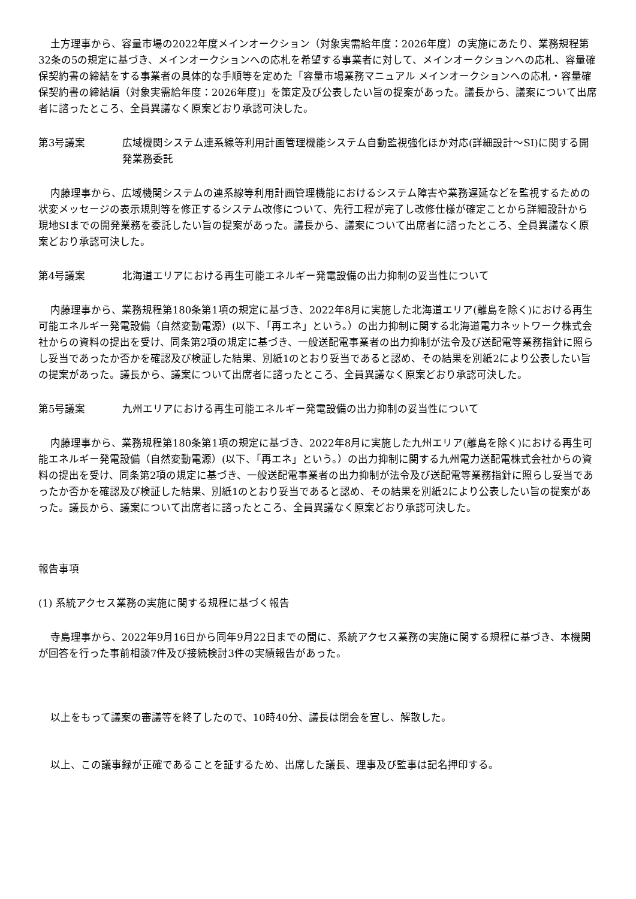土方理事から、容量市場の2022年度メインオークション（対象実需給年度：2026年度）の実施にあたり、業務規程第32条の5の規定に基づき、メインオークションへの応札を希望する事業者に対して、メインオークションへの応札、容量確保契約書の締結をする事業者の具体的な手順等を定めた「容量市場業務マニュアル メインオークションへの応札・容量確保契約書の締結編（対象実需給年度：2026年度)」を策定及び公表したい旨の提案があった。議長から、議案について出席者に諮ったところ、全員異議なく原案どおり承認可決した。
第3号議案 広域機関システム連系線等利用計画管理機能システム自動監視強化ほか対応(詳細設計～SI)に関する開発業務委託
内藤理事から、広域機関システムの連系線等利用計画管理機能におけるシステム障害や業務遅延などを監視するための状変メッセージの表示規則等を修正するシステム改修について、先行工程が完了し改修仕様が確定ことから詳細設計から現地SIまでの開発業務を委託したい旨の提案があった。議長から、議案について出席者に諮ったところ、全員異議なく原案どおり承認可決した。
第4号議案 北海道エリアにおける再生可能エネルギー発電設備の出力抑制の妥当性について
内藤理事から、業務規程第180条第1項の規定に基づき、2022年8月に実施した北海道エリア(離島を除く)における再生可能エネルギー発電設備（自然変動電源）(以下、「再エネ」という。）の出力抑制に関する北海道電力ネットワーク株式会社からの資料の提出を受け、同条第2項の規定に基づき、一般送配電事業者の出力抑制が法令及び送配電等業務指針に照らし妥当であったか否かを確認及び検証した結果、別紙1のとおり妥当であると認め、その結果を別紙2により公表したい旨の提案があった。議長から、議案について出席者に諮ったところ、全員異議なく原案どおり承認可決した。
第5号議案 九州エリアにおける再生可能エネルギー発電設備の出力抑制の妥当性について
内藤理事から、業務規程第180条第1項の規定に基づき、2022年8月に実施した九州エリア(離島を除く)における再生可能エネルギー発電設備（自然変動電源）(以下、「再エネ」という。）の出力抑制に関する九州電力送配電株式会社からの資料の提出を受け、同条第2項の規定に基づき、一般送配電事業者の出力抑制が法令及び送配電等業務指針に照らし妥当であったか否かを確認及び検証した結果、別紙1のとおり妥当であると認め、その結果を別紙2により公表したい旨の提案があった。議長から、議案について出席者に諮ったところ、全員異議なく原案どおり承認可決した。
報告事項
(1) 系統アクセス業務の実施に関する規程に基づく報告
寺島理事から、2022年9月16日から同年9月22日までの間に、系統アクセス業務の実施に関する規程に基づき、本機関が回答を行った事前相談7件及び接続検討3件の実績報告があった。
以上をもって議案の審議等を終了したので、10時40分、議長は閉会を宣し、解散した。
以上、この議事録が正確であることを証するため、出席した議長、理事及び監事は記名押印する。